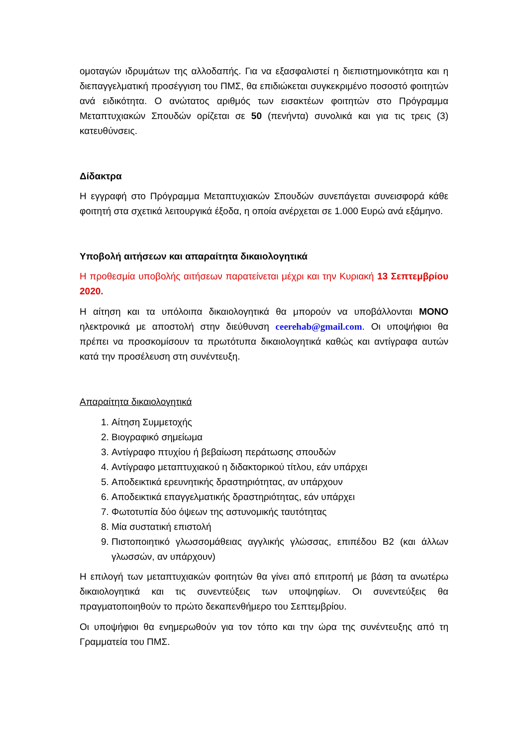ομοταγών ιδρυμάτων της αλλοδαπής. Για να εξασφαλιστεί η διεπιστημονικότητα και η διεπαγγελματική προσέγγιση του ΠΜΣ, θα επιδιώκεται συγκεκριμένο ποσοστό φοιτητών ανά ειδικότητα. Ο ανώτατος αριθμός των εισακτέων φοιτητών στο Πρόγραμμα Μεταπτυχιακών Σπουδών ορίζεται σε 50 (πενήντα) συνολικά και για τις τρεις (3) κατευθύνσεις.
Δίδακτρα
Η εγγραφή στο Πρόγραμμα Μεταπτυχιακών Σπουδών συνεπάγεται συνεισφορά κάθε φοιτητή στα σχετικά λειτουργικά έξοδα, η οποία ανέρχεται σε 1.000 Ευρώ ανά εξάμηνο.
Υποβολή αιτήσεων και απαραίτητα δικαιολογητικά
Η προθεσμία υποβολής αιτήσεων παρατείνεται μέχρι και την Κυριακή 13 Σεπτεμβρίου 2020.
Η αίτηση και τα υπόλοιπα δικαιολογητικά θα μπορούν να υποβάλλονται ΜΟΝΟ ηλεκτρονικά με αποστολή στην διεύθυνση ceerehab@gmail.com. Οι υποψήφιοι θα πρέπει να προσκομίσουν τα πρωτότυπα δικαιολογητικά καθώς και αντίγραφα αυτών κατά την προσέλευση στη συνέντευξη.
Απαραίτητα δικαιολογητικά
1. Αίτηση Συμμετοχής
2. Βιογραφικό σημείωμα
3. Αντίγραφο πτυχίου ή βεβαίωση περάτωσης σπουδών
4. Αντίγραφο μεταπτυχιακού η διδακτορικού τίτλου, εάν υπάρχει
5. Αποδεικτικά ερευνητικής δραστηριότητας, αν υπάρχουν
6. Αποδεικτικά επαγγελματικής δραστηριότητας, εάν υπάρχει
7. Φωτοτυπία δύο όψεων της αστυνομικής ταυτότητας
8. Μία συστατική επιστολή
9. Πιστοποιητικό γλωσσομάθειας αγγλικής γλώσσας, επιπέδου Β2 (και άλλων γλωσσών, αν υπάρχουν)
Η επιλογή των μεταπτυχιακών φοιτητών θα γίνει από επιτροπή με βάση τα ανωτέρω δικαιολογητικά και τις συνεντεύξεις των υποψηφίων. Οι συνεντεύξεις θα πραγματοποιηθούν το πρώτο δεκαπενθήμερο του Σεπτεμβρίου.
Οι υποψήφιοι θα ενημερωθούν για τον τόπο και την ώρα της συνέντευξης από τη Γραμματεία του ΠΜΣ.